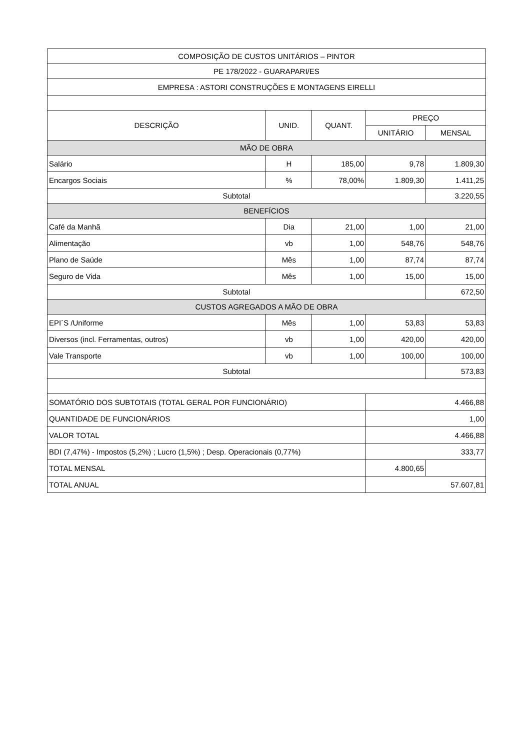| COMPOSIÇÃO DE CUSTOS UNITÁRIOS – PINTOR | | | | |
| --- | --- | --- | --- | --- |
| PE 178/2022 - GUARAPARI/ES | | | | |
| EMPRESA : ASTORI CONSTRUÇÕES E MONTAGENS EIRELLI | | | | |
| DESCRIÇÃO | UNID. | QUANT. | PREÇO | |
| | | | UNITÁRIO | MENSAL |
| MÃO DE OBRA | | | | |
| Salário | H | 185,00 | 9,78 | 1.809,30 |
| Encargos Sociais | % | 78,00% | 1.809,30 | 1.411,25 |
| Subtotal | | | | 3.220,55 |
| BENEFÍCIOS | | | | |
| Café da Manhã | Dia | 21,00 | 1,00 | 21,00 |
| Alimentação | vb | 1,00 | 548,76 | 548,76 |
| Plano de Saúde | Mês | 1,00 | 87,74 | 87,74 |
| Seguro de Vida | Mês | 1,00 | 15,00 | 15,00 |
| Subtotal | | | | 672,50 |
| CUSTOS AGREGADOS A MÃO DE OBRA | | | | |
| EPI´S /Uniforme | Mês | 1,00 | 53,83 | 53,83 |
| Diversos (incl. Ferramentas, outros) | vb | 1,00 | 420,00 | 420,00 |
| Vale Transporte | vb | 1,00 | 100,00 | 100,00 |
| Subtotal | | | | 573,83 |
| SOMATÓRIO DOS SUBTOTAIS (TOTAL GERAL POR FUNCIONÁRIO) | | | 4.466,88 | |
| QUANTIDADE DE FUNCIONÁRIOS | | | 1,00 | |
| VALOR TOTAL | | | 4.466,88 | |
| BDI (7,47%) - Impostos (5,2%) ; Lucro (1,5%) ; Desp. Operacionais (0,77%) | | | 333,77 | |
| TOTAL MENSAL | | | 4.800,65 | |
| TOTAL ANUAL | | | 57.607,81 | |